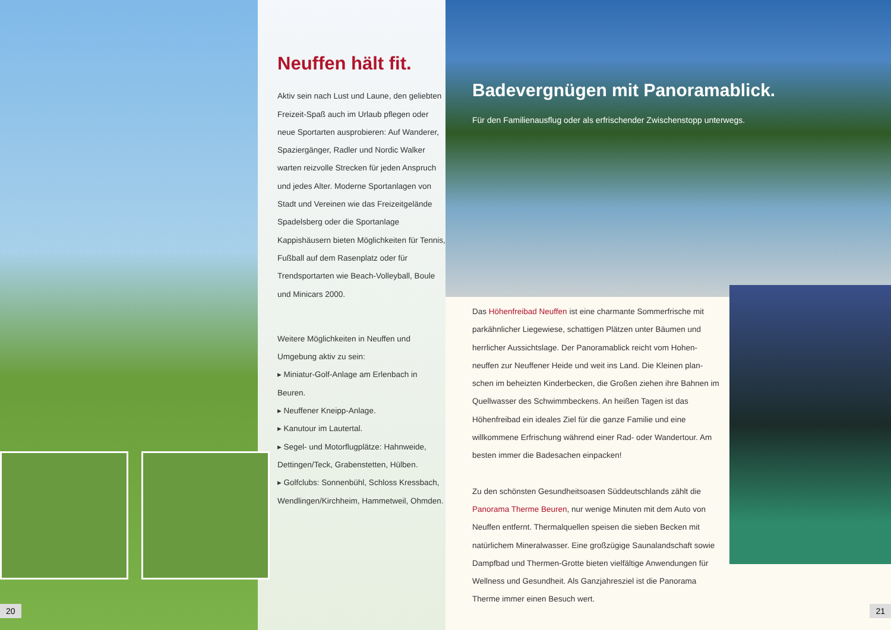20
Neuffen hält fit.
Aktiv sein nach Lust und Laune, den geliebten Freizeit-Spaß auch im Urlaub pflegen oder neue Sportarten ausprobieren: Auf Wanderer, Spazier­gänger, Radler und Nordic Walker warten reizvolle Strecken für jeden Anspruch und jedes Alter. Moderne Sportanlagen von Stadt und Vereinen wie das Freizeitgelände Spadelsberg oder die Sportanlage Kappishäusern bieten Möglichkeiten für Tennis, Fußball auf dem Rasenplatz oder für Trendsportarten wie Beach-Volleyball, Boule und Minicars 2000.
Weitere Möglichkeiten in Neuffen und Umgebung aktiv zu sein:
▸ Miniatur-Golf-Anlage am Erlenbach in Beuren.
▸ Neuffener Kneipp-Anlage.
▸ Kanutour im Lautertal.
▸ Segel- und Motorflugplätze: Hahnweide, Dettingen/Teck, Grabenstetten, Hülben.
▸ Golfclubs: Sonnenbühl, Schloss Kressbach, Wendlingen/Kirchheim, Hammetweil, Ohmden.
Badevergnügen mit Panoramablick.
Für den Familienausflug oder als erfrischender Zwischenstopp unterwegs.
Das Höhenfreibad Neuffen ist eine charmante Sommerfrische mit parkähnlicher Liegewiese, schattigen Plätzen unter Bäumen und herrlicher Aussichtslage. Der Panoramablick reicht vom Hohen­neuffen zur Neuffener Heide und weit ins Land. Die Kleinen plan­schen im beheizten Kinderbecken, die Großen ziehen ihre Bahnen im Quellwasser des Schwimmbeckens. An heißen Tagen ist das Höhenfreibad ein ideales Ziel für die ganze Familie und eine willkommene Erfrischung während einer Rad- oder Wandertour. Am besten immer die Badesachen einpacken!
Zu den schönsten Gesundheitsoasen Süddeutschlands zählt die Panorama Therme Beuren, nur wenige Minuten mit dem Auto von Neuffen entfernt. Thermalquellen speisen die sieben Becken mit natürlichem Mineralwasser. Eine großzügige Saunalandschaft sowie Dampfbad und Thermen-Grotte bieten vielfältige Anwen­dungen für Wellness und Gesundheit. Als Ganzjahresziel ist die Panorama Therme immer einen Besuch wert.
21